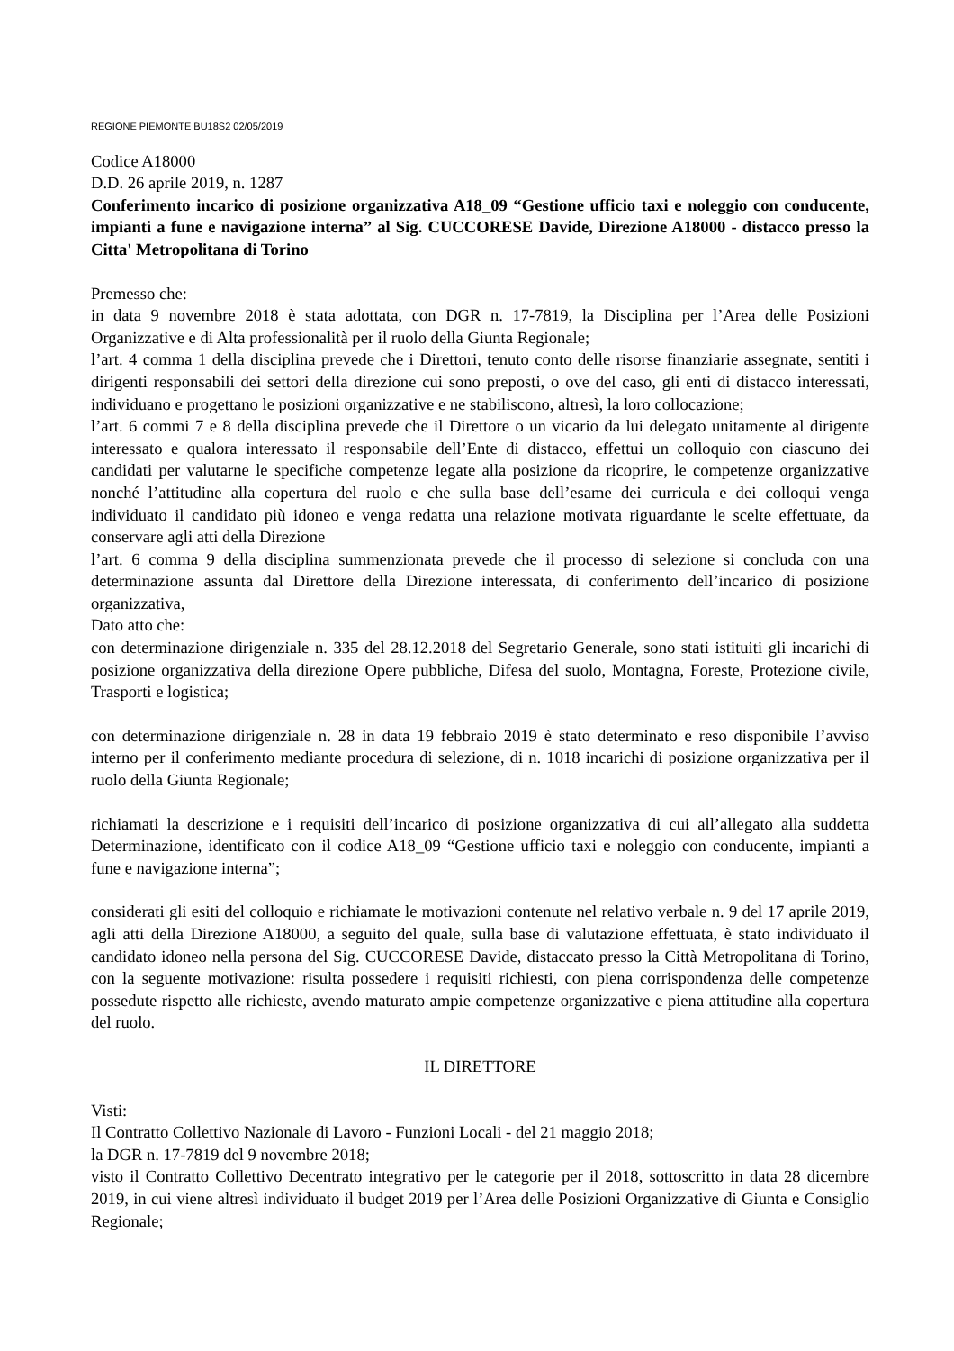REGIONE PIEMONTE BU18S2 02/05/2019
Codice A18000
D.D. 26 aprile 2019, n. 1287
Conferimento incarico di posizione organizzativa A18_09 “Gestione ufficio taxi e noleggio con conducente, impianti a fune e navigazione interna” al Sig. CUCCORESE Davide, Direzione A18000 - distacco presso la Citta' Metropolitana di Torino
Premesso che:
in data 9 novembre 2018 è stata adottata, con DGR n. 17-7819, la Disciplina per l’Area delle Posizioni Organizzative e di Alta professionalità per il ruolo della Giunta Regionale;
l’art. 4 comma 1 della disciplina prevede che i Direttori, tenuto conto delle risorse finanziarie assegnate, sentiti i dirigenti responsabili dei settori della direzione cui sono preposti, o ove del caso, gli enti di distacco interessati, individuano e progettano le posizioni organizzative e ne stabiliscono, altresì, la loro collocazione;
l’art. 6 commi 7 e 8 della disciplina prevede che il Direttore o un vicario da lui delegato unitamente al dirigente interessato e qualora interessato il responsabile dell’Ente di distacco, effettui un colloquio con ciascuno dei candidati per valutarne le specifiche competenze legate alla posizione da ricoprire, le competenze organizzative nonché l’attitudine alla copertura del ruolo e che sulla base dell’esame dei curricula e dei colloqui venga individuato il candidato più idoneo e venga redatta una relazione motivata riguardante le scelte effettuate, da conservare agli atti della Direzione
l’art. 6 comma 9 della disciplina summenzionata prevede che il processo di selezione si concluda con una determinazione assunta dal Direttore della Direzione interessata, di conferimento dell’incarico di posizione organizzativa,
Dato atto che:
con determinazione dirigenziale n. 335 del 28.12.2018 del Segretario Generale, sono stati istituiti gli incarichi di posizione organizzativa della direzione Opere pubbliche, Difesa del suolo, Montagna, Foreste, Protezione civile, Trasporti e logistica;
con determinazione dirigenziale n. 28 in data 19 febbraio 2019 è stato determinato e reso disponibile l’avviso interno per il conferimento mediante procedura di selezione, di n. 1018 incarichi di posizione organizzativa per il ruolo della Giunta Regionale;
richiamati la descrizione e i requisiti dell’incarico di posizione organizzativa di cui all’allegato alla suddetta Determinazione, identificato con il codice A18_09 “Gestione ufficio taxi e noleggio con conducente, impianti a fune e navigazione interna”;
considerati gli esiti del colloquio e richiamate le motivazioni contenute nel relativo verbale n. 9 del 17 aprile 2019, agli atti della Direzione A18000, a seguito del quale, sulla base di valutazione effettuata, è stato individuato il candidato idoneo nella persona del Sig. CUCCORESE Davide, distaccato presso la Città Metropolitana di Torino, con la seguente motivazione: risulta possedere i requisiti richiesti, con piena corrispondenza delle competenze possedute rispetto alle richieste, avendo maturato ampie competenze organizzative e piena attitudine alla copertura del ruolo.
IL DIRETTORE
Visti:
Il Contratto Collettivo Nazionale di Lavoro - Funzioni Locali - del 21 maggio 2018;
la DGR n. 17-7819 del 9 novembre 2018;
visto il Contratto Collettivo Decentrato integrativo per le categorie per il 2018, sottoscritto in data 28 dicembre 2019, in cui viene altresì individuato il budget 2019 per l’Area delle Posizioni Organizzative di Giunta e Consiglio Regionale;